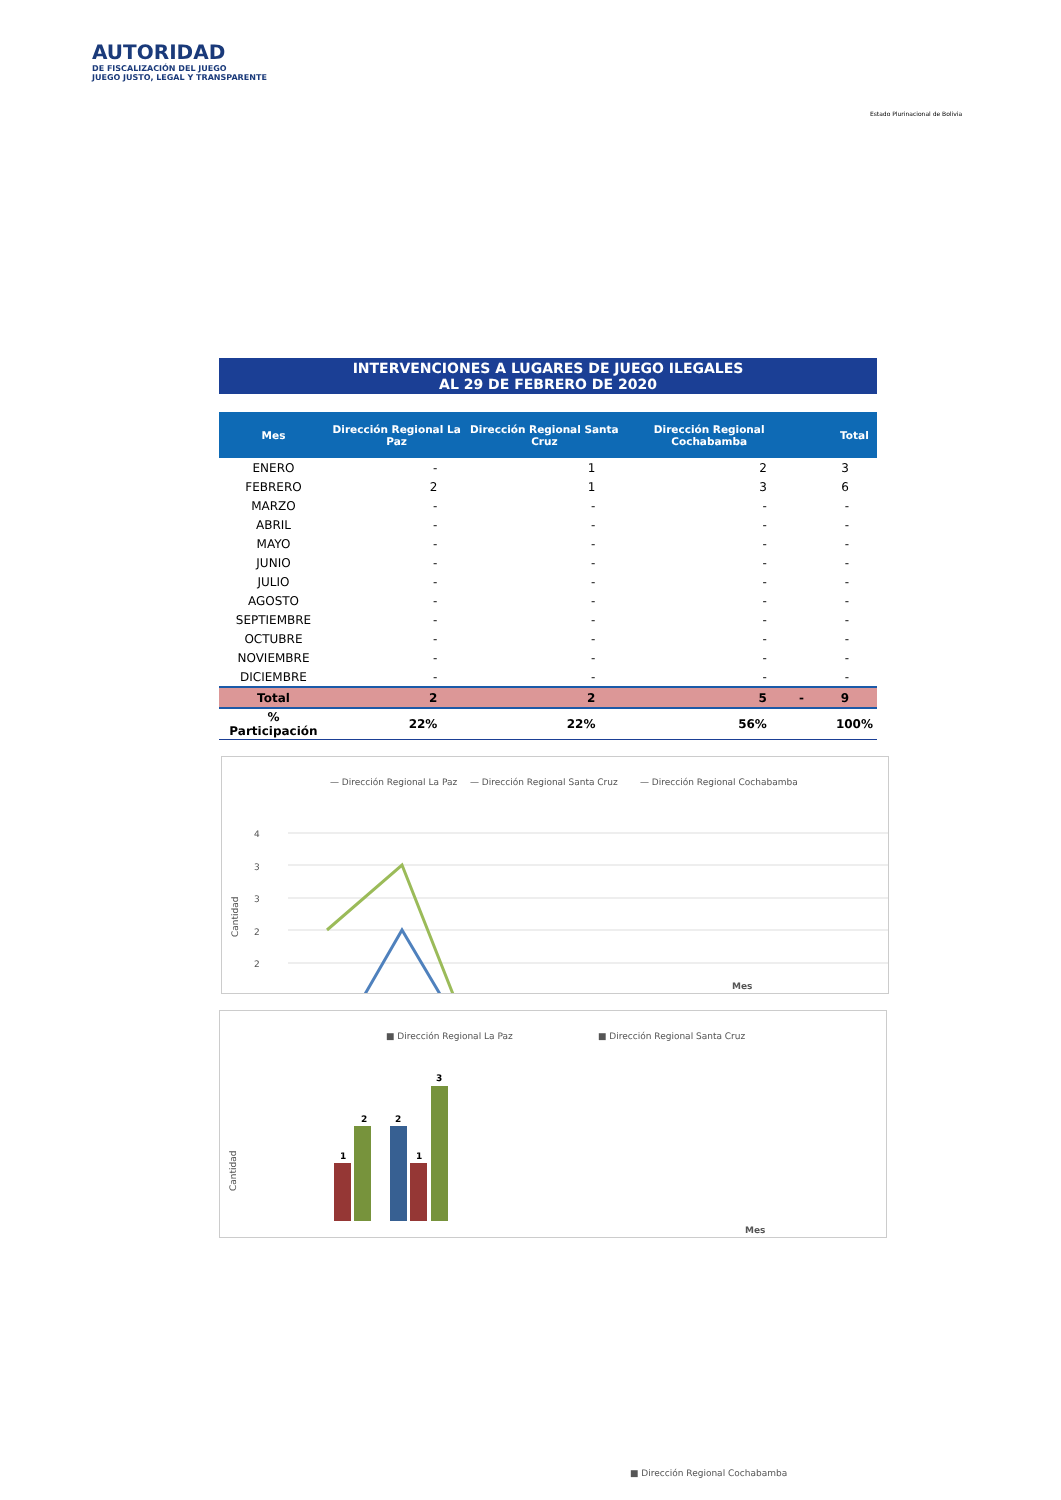AUTORIDAD
DE FISCALIZACIÓN DEL JUEGO
JUEGO JUSTO, LEGAL Y TRANSPARENTE
Estado Plurinacional de Bolivia
INTERVENCIONES A LUGARES DE JUEGO ILEGALES
AL 29 DE FEBRERO DE 2020
| Mes | Dirección Regional La Paz | Dirección Regional Santa Cruz | Dirección Regional Cochabamba | | Total |
| --- | --- | --- | --- | --- | --- |
| ENERO | - | 1 | 2 | | 3 |
| FEBRERO | 2 | 1 | 3 | | 6 |
| MARZO | - | - | - | | - |
| ABRIL | - | - | - | | - |
| MAYO | - | - | - | | - |
| JUNIO | - | - | - | | - |
| JULIO | - | - | - | | - |
| AGOSTO | - | - | - | | - |
| SEPTIEMBRE | - | - | - | | - |
| OCTUBRE | - | - | - | | - |
| NOVIEMBRE | - | - | - | | - |
| DICIEMBRE | - | - | - | | - |
| Total | 2 | 2 | 5 | - | 9 |
| % Participación | 22% | 22% | 56% | | 100% |
— Dirección Regional La Paz
— Dirección Regional Santa Cruz
— Dirección Regional Cochabamba
Cantidad
4
3
3
2
2
1
Mes
■ Dirección Regional La Paz
■ Dirección Regional Santa Cruz
Cantidad
1
2
2
1
3
Mes
■ Dirección Regional Cochabamba